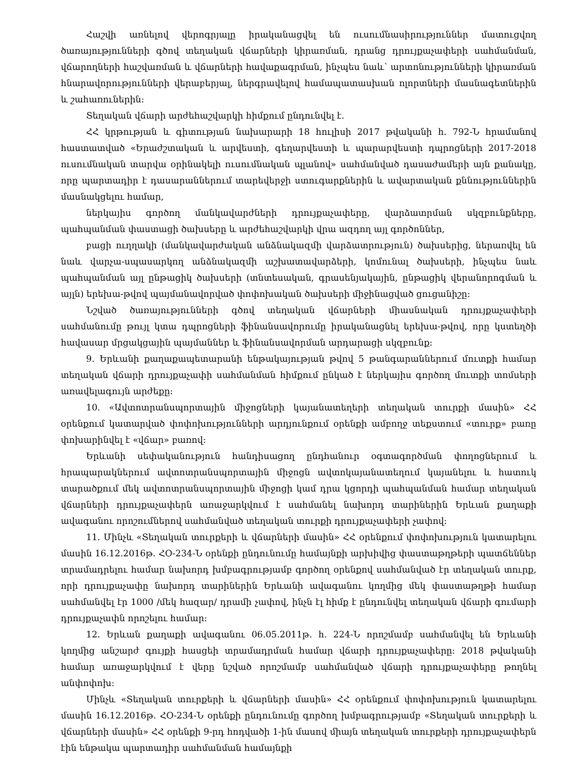Հաշվի առնելով վերոգրյալը իրականացվել են ուսումնասիրություններ մատուցվող ծառայությունների գծով տեղական վճարների կիրառման, դրանց դրույքաչափերի սահմանման, վճարողների հաշվառման և վճարների հավաքագրման, ինչպես նաև՝ արտոնությունների կիրառման հնարավորությունների վերաբերյալ, ներգրավելով համապատասխան ոլորտների մասնագետներին և շահառուներին։
Տեղական վճարի արժեհաշվարկի հիմքում ընդունվել է.
ՀՀ կրթության և գիտության նախարարի 18 հուլիսի 2017 թվականի հ. 792-Ն հրամանով հաստատված «Երաժշտական և արվեստի, գեղարվեստի և պարարվեստի դպրոցների 2017-2018 ուսումնական տարվա օրինակելի ուսումնական պլանով» սահմանված դասաժամերի այն քանակը, որը պարտադիր է դասարաններում տարեվերջի ստուգարքներին և ավարտական քննություններին մասնակցելու համար,
ներկայիս գործող մանկավարժների դրույքաչափերը, վարձատրման սկզբունքները, պահպանման փաստացի ծախսերը և արժեհաշվարկի վրա ազդող այլ գործոններ,
բացի ուղղակի (մանկավարժական անձնակազմի վարձատրություն) ծախսերից, ներառվել են նաև վարչա-սպասարկող անձնակազմի աշխատավարձերի, կոմունալ ծախսերի, ինչպես նաև պահպանման այլ ընթացիկ ծախսերի (տնտեսական, գրասենյակային, ընթացիկ վերանորոգման և այլն) երեխա-թվով պայմանավորված փոփոխական ծախսերի միջինացված ցուցանիշը։
Նշված ծառայությունների գծով տեղական վճարների միասնական դրույքաչափերի սահմանումը թույլ կտա դպրոցների ֆինանսավորումը իրականացնել երեխա-թվով, որը կստեղծի հավասար մրցակցային պայմաններ և ֆինանսավորման արդարացի սկզբունք։
9. Երևանի քաղաքապետարանի ենթակայության թվով 5 թանգարաններում մուտքի համար տեղական վճարի դրույքաչափի սահմանման հիմքում ընկած է ներկայիս գործող մուտքի տոմսերի առավելագույն արժեքը։
10. «Ավտոտրանսպորտային միջոցների կայանատեղերի տեղական տուրքի մասին» ՀՀ օրենքում կատարված փոփոխությունների արդյունքում օրենքի ամբողջ տեքստում «տուրք» բառը փոխարինվել է «վճար» բառով:
Երևանի սեփականություն հանդիսացող ընդհանուր օգտագործման փողոցներում և հրապարակներում ավտոտրանսպորտային միջոցն ավտոկայանատեղում կայանելու և հատուկ տարածքում մեկ ավտոտրանսպորտային միջոցի կամ դրա կցորդի պահպանման համար տեղական վճարների դրույքաչափերն առաջարկվում է սահմանել նախորդ տարիներին Երևան քաղաքի ավագանու որոշումներով սահմանված տեղական տուրքի դրույքաչափերի չափով:
11. Մինչև «Տեղական տուրքերի և վճարների մասին» ՀՀ օրենքում փոփոխություն կատարելու մասին 16.12.2016թ. ՀՕ-234-Ն օրենքի ընդունումը համայնքի արխիվից փաստաթղթերի պատճեններ տրամադրելու համար նախորդ խմբագրությամբ գործող օրենքով սահմանված էր տեղական տուրք, որի դրույքաչափը նախորդ տարիներին Երևանի ավագանու կողմից մեկ փաստաթղթի համար սահմանվել էր 1000 /մեկ հազար/ դրամի չափով, ինչն էլ հիմք է ընդունվել տեղական վճարի գումարի դրույքաչափն որոշելու համար:
12. Երևան քաղաքի ավագանու 06.05.2011թ. հ. 224-Ն որոշմամբ սահմանվել են Երևանի կողմից անշարժ գույքի հասցեի տրամադրման համար վճարի դրույքաչափերը: 2018 թվականի համար առաջարկվում է վերը նշված որոշմամբ սահմանված վճարի դրույքաչափերը թողնել անփոփոխ:
Մինչև «Տեղական տուրքերի և վճարների մասին» ՀՀ օրենքում փոփոխություն կատարելու մասին 16.12.2016թ. ՀՕ-234-Ն օրենքի ընդունումը գործող խմբագրությամբ «Տեղական տուրքերի և վճարների մասին» ՀՀ օրենքի 9-րդ հոդվածի 1-ին մասով միայն տեղական տուրքերի դրույքաչափերն էին ենթակա պարտադիր սահմանման համայնքի